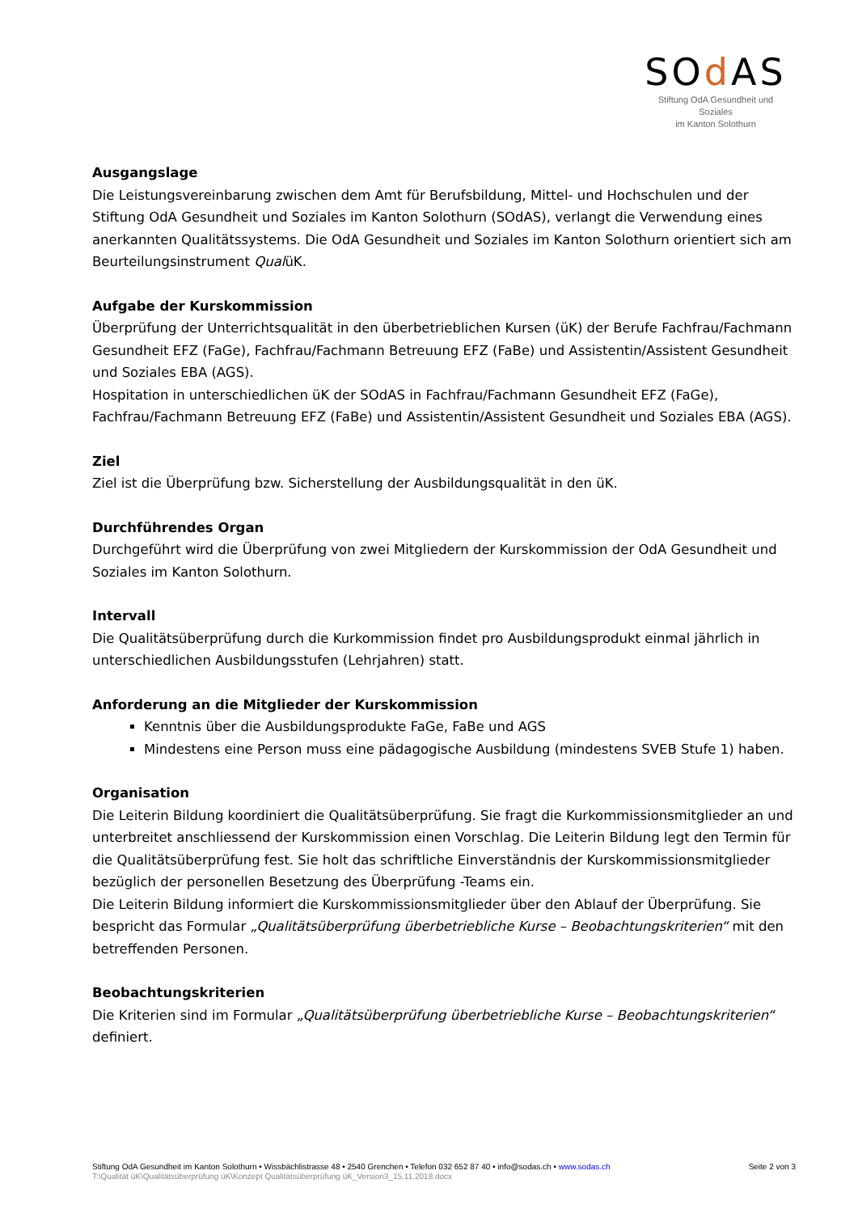SOd AS
Stiftung OdA Gesundheit und Soziales
im Kanton Solothurn
Ausgangslage
Die Leistungsvereinbarung zwischen dem Amt für Berufsbildung, Mittel- und Hochschulen und der Stiftung OdA Gesundheit und Soziales im Kanton Solothurn (SOdAS), verlangt die Verwendung eines anerkannten Qualitätssystems. Die OdA Gesundheit und Soziales im Kanton Solothurn orientiert sich am Beurteilungsinstrument QualüK.
Aufgabe der Kurskommission
Überprüfung der Unterrichtsqualität in den überbetrieblichen Kursen (üK) der Berufe Fachfrau/Fachmann Gesundheit EFZ (FaGe), Fachfrau/Fachmann Betreuung EFZ (FaBe) und Assistentin/Assistent Gesundheit und Soziales EBA (AGS).
Hospitation in unterschiedlichen üK der SOdAS in Fachfrau/Fachmann Gesundheit EFZ (FaGe), Fachfrau/Fachmann Betreuung EFZ (FaBe) und Assistentin/Assistent Gesundheit und Soziales EBA (AGS).
Ziel
Ziel ist die Überprüfung bzw. Sicherstellung der Ausbildungsqualität in den üK.
Durchführendes Organ
Durchgeführt wird die Überprüfung von zwei Mitgliedern der Kurskommission der OdA Gesundheit und Soziales im Kanton Solothurn.
Intervall
Die Qualitätsüberprüfung durch die Kurkommission findet pro Ausbildungsprodukt einmal jährlich in unterschiedlichen Ausbildungsstufen (Lehrjahren) statt.
Anforderung an die Mitglieder der Kurskommission
Kenntnis über die Ausbildungsprodukte FaGe, FaBe und AGS
Mindestens eine Person muss eine pädagogische Ausbildung (mindestens SVEB Stufe 1) haben.
Organisation
Die Leiterin Bildung koordiniert die Qualitätsüberprüfung. Sie fragt die Kurkommissionsmitglieder an und unterbreitet anschliessend der Kurskommission einen Vorschlag. Die Leiterin Bildung legt den Termin für die Qualitätsüberprüfung fest. Sie holt das schriftliche Einverständnis der Kurskommissionsmitglieder bezüglich der personellen Besetzung des Überprüfung -Teams ein.
Die Leiterin Bildung informiert die Kurskommissionsmitglieder über den Ablauf der Überprüfung. Sie bespricht das Formular „Qualitätsüberprüfung überbetriebliche Kurse – Beobachtungskriterien“ mit den betreffenden Personen.
Beobachtungskriterien
Die Kriterien sind im Formular „Qualitätsüberprüfung überbetriebliche Kurse – Beobachtungskriterien“ definiert.
Seite 2 von 3 Stiftung OdA Gesundheit im Kanton Solothurn • Wissbächlistrasse 48 • 2540 Grenchen • Telefon 032 652 87 40 • info@sodas.ch • www.sodas.ch
T:\Qualität üK\Qualitätsüberprüfung üK\Konzept Qualitätsüberprüfung üK_Version3_15.11.2018.docx